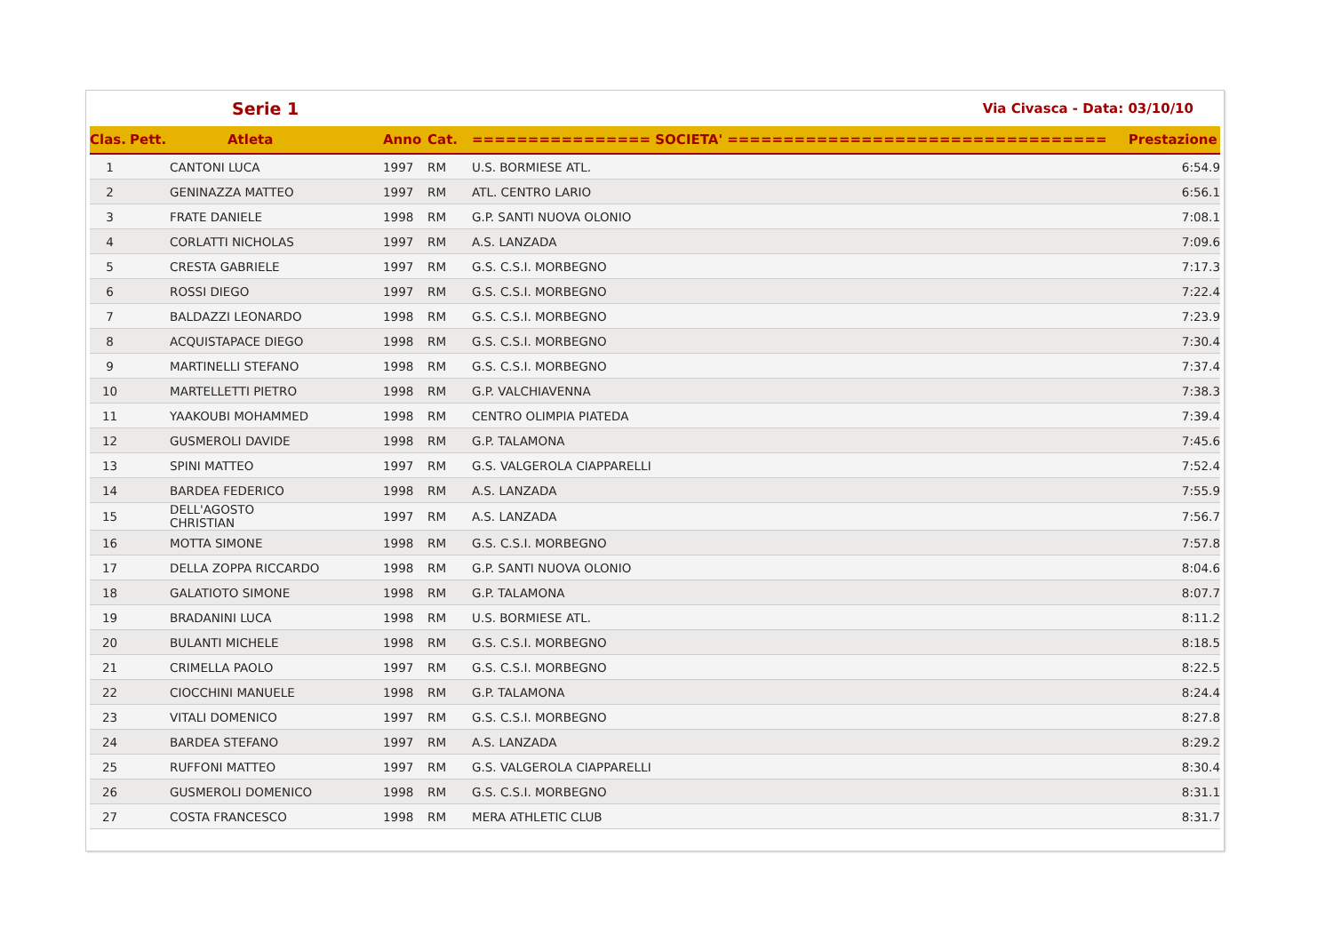| | | Serie 1 | | | Via Civasca - Data: 03/10/10 | |
| Clas. | Pett. | Atleta | Anno | Cat. | ================ SOCIETA' ================================== | Prestazione |
| 1 | | CANTONI LUCA | 1997 | RM | U.S. BORMIESE ATL. | 6:54.9 |
| 2 | | GENINAZZA MATTEO | 1997 | RM | ATL. CENTRO LARIO | 6:56.1 |
| 3 | | FRATE DANIELE | 1998 | RM | G.P. SANTI NUOVA OLONIO | 7:08.1 |
| 4 | | CORLATTI NICHOLAS | 1997 | RM | A.S. LANZADA | 7:09.6 |
| 5 | | CRESTA GABRIELE | 1997 | RM | G.S. C.S.I. MORBEGNO | 7:17.3 |
| 6 | | ROSSI DIEGO | 1997 | RM | G.S. C.S.I. MORBEGNO | 7:22.4 |
| 7 | | BALDAZZI LEONARDO | 1998 | RM | G.S. C.S.I. MORBEGNO | 7:23.9 |
| 8 | | ACQUISTAPACE DIEGO | 1998 | RM | G.S. C.S.I. MORBEGNO | 7:30.4 |
| 9 | | MARTINELLI STEFANO | 1998 | RM | G.S. C.S.I. MORBEGNO | 7:37.4 |
| 10 | | MARTELLETTI PIETRO | 1998 | RM | G.P. VALCHIAVENNA | 7:38.3 |
| 11 | | YAAKOUBI MOHAMMED | 1998 | RM | CENTRO OLIMPIA PIATEDA | 7:39.4 |
| 12 | | GUSMEROLI DAVIDE | 1998 | RM | G.P. TALAMONA | 7:45.6 |
| 13 | | SPINI MATTEO | 1997 | RM | G.S. VALGEROLA CIAPPARELLI | 7:52.4 |
| 14 | | BARDEA FEDERICO | 1998 | RM | A.S. LANZADA | 7:55.9 |
| 15 | | DELL'AGOSTO CHRISTIAN | 1997 | RM | A.S. LANZADA | 7:56.7 |
| 16 | | MOTTA SIMONE | 1998 | RM | G.S. C.S.I. MORBEGNO | 7:57.8 |
| 17 | | DELLA ZOPPA RICCARDO | 1998 | RM | G.P. SANTI NUOVA OLONIO | 8:04.6 |
| 18 | | GALATIOTO SIMONE | 1998 | RM | G.P. TALAMONA | 8:07.7 |
| 19 | | BRADANINI LUCA | 1998 | RM | U.S. BORMIESE ATL. | 8:11.2 |
| 20 | | BULANTI MICHELE | 1998 | RM | G.S. C.S.I. MORBEGNO | 8:18.5 |
| 21 | | CRIMELLA PAOLO | 1997 | RM | G.S. C.S.I. MORBEGNO | 8:22.5 |
| 22 | | CIOCCHINI MANUELE | 1998 | RM | G.P. TALAMONA | 8:24.4 |
| 23 | | VITALI DOMENICO | 1997 | RM | G.S. C.S.I. MORBEGNO | 8:27.8 |
| 24 | | BARDEA STEFANO | 1997 | RM | A.S. LANZADA | 8:29.2 |
| 25 | | RUFFONI MATTEO | 1997 | RM | G.S. VALGEROLA CIAPPARELLI | 8:30.4 |
| 26 | | GUSMEROLI DOMENICO | 1998 | RM | G.S. C.S.I. MORBEGNO | 8:31.1 |
| 27 | | COSTA FRANCESCO | 1998 | RM | MERA ATHLETIC CLUB | 8:31.7 |